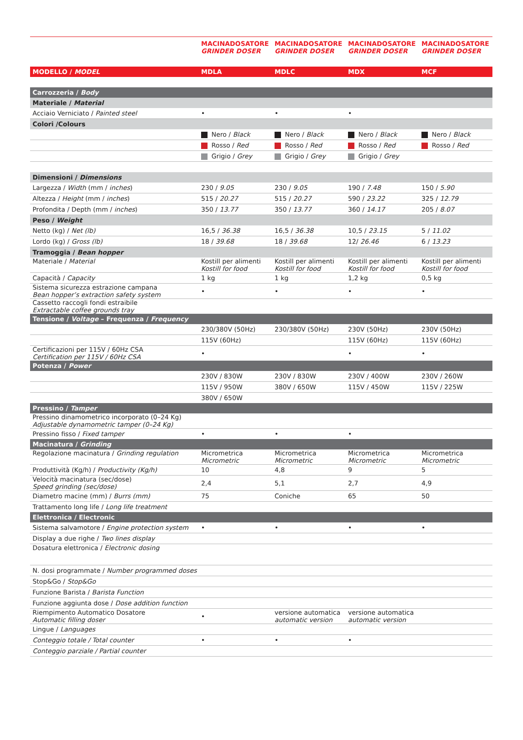| | MACINADOSATORE GRINDER DOSER | MACINADOSATORE GRINDER DOSER | MACINADOSATORE GRINDER DOSER | MACINADOSATORE GRINDER DOSER |
| MODELLO / MODEL | MDLA | MDLC | MDX | MCF |
| Carrozzeria / Body | | | | |
| Materiale / Material | | | | |
| Acciaio Verniciato / Painted steel | • | • | • | |
| Colori /Colours | | | | |
| | Nero / Black | Nero / Black | Nero / Black | Nero / Black |
| | Rosso / Red | Rosso / Red | Rosso / Red | Rosso / Red |
| | Grigio / Grey | Grigio / Grey | Grigio / Grey | |
| Dimensioni / Dimensions | | | | |
| Largezza / Width (mm / inches ) | 230 / 9.05 | 230 / 9.05 | 190 / 7.48 | 150 / 5.90 |
| Altezza / Height (mm / inches ) | 515 / 20.27 | 515 / 20.27 | 590 / 23.22 | 325 / 12.79 |
| Profondita / Depth (mm / inches ) | 350 / 13.77 | 350 / 13.77 | 360 / 14.17 | 205 / 8.07 |
| Peso / Weight | | | | |
| Netto (kg) / Net (lb) | 16,5 / 36.38 | 16,5 / 36.38 | 10,5 / 23.15 | 5 / 11.02 |
| Lordo (kg) / Gross (lb) | 18 / 39.68 | 18 / 39.68 | 12/ 26.46 | 6 / 13.23 |
| Tramoggia / Bean hopper | | | | |
| Materiale / Material | Kostill per alimenti Kostill for food | Kostill per alimenti Kostill for food | Kostill per alimenti Kostill for food | Kostill per alimenti Kostill for food |
| Capacità / Capacity | 1 kg | 1 kg | 1,2 kg | 0,5 kg |
| Sistema sicurezza estrazione campana Bean hopper’s extraction safety system | • | • | • | • |
| Cassetto raccogli fondi estraibile Extractable coffee grounds tray | | | | |
| Tensione / Voltage – Frequenza / Frequency | | | | |
| | 230/380V (50Hz) | 230/380V (50Hz) | 230V (50Hz) | 230V (50Hz) |
| | 115V (60Hz) | | 115V (60Hz) | 115V (60Hz) |
| Certificazioni per 115V / 60Hz CSA Certification per 115V / 60Hz CSA | • | | • | • |
| Potenza / Power | | | | |
| | 230V / 830W | 230V / 830W | 230V / 400W | 230V / 260W |
| | 115V / 950W | 380V / 650W | 115V / 450W | 115V / 225W |
| | 380V / 650W | | | |
| Pressino / Tamper | | | | |
| Pressino dinamometrico incorporato (0–24 Kg) Adjustable dynamometric tamper (0–24 Kg) | | | | |
| Pressino fisso / Fixed tamper | • | • | • | |
| Macinatura / Grinding | | | | |
| Regolazione macinatura / Grinding regulation | Micrometrica Micrometric | Micrometrica Micrometric | Micrometrica Micrometric | Micrometrica Micrometric |
| Produttività (Kg/h) / Productivity (Kg/h) | 10 | 4,8 | 9 | 5 |
| Velocità macinatura (sec/dose) Speed grinding (sec/dose) | 2,4 | 5,1 | 2,7 | 4,9 |
| Diametro macine (mm) / Burrs (mm) | 75 | Coniche | 65 | 50 |
| Trattamento long life / Long life treatment | | | | |
| Elettronica / Electronic | | | | |
| Sistema salvamotore / Engine protection system | • | • | • | • |
| Display a due righe / Two lines display | | | | |
| Dosatura elettronica / Electronic dosing | | | | |
| N. dosi programmate / Number programmed doses | | | | |
| Stop&Go / Stop&Go | | | | |
| Funzione Barista / Barista Function | | | | |
| Funzione aggiunta dose / Dose addition function | | | | |
| Riempimento Automatico Dosatore Automatic filling doser | • | versione automatica automatic version | versione automatica automatic version | |
| Lingue / Languages | | | | |
| Conteggio totale / Total counter | • | • | • | |
| Conteggio parziale / Partial counter | | | | |